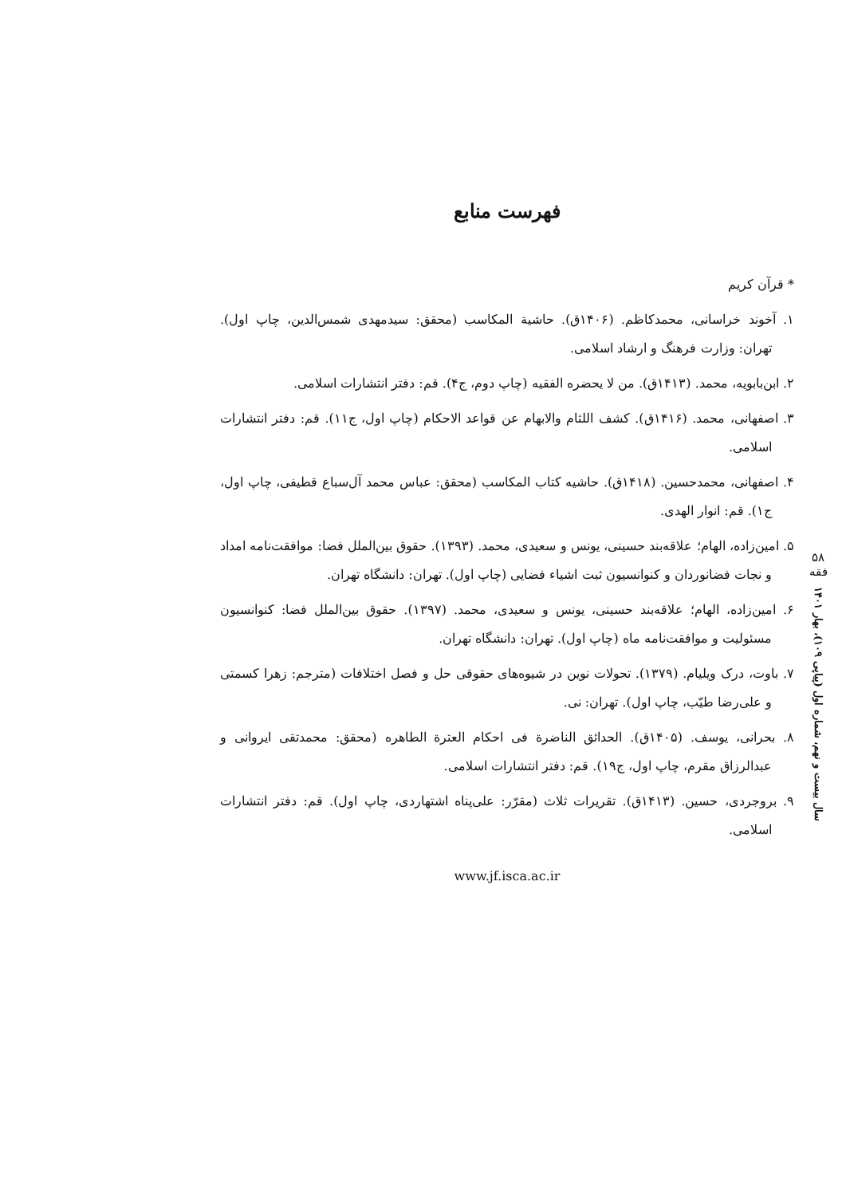۵۸
فقه
سال بیست و نهم، شماره اول (پیاپی ۱۰۹)، بهار ۱۴۰۱
فهرست منابع
* قرآن کریم
۱. آخوند خراسانی، محمدکاظم. (۱۴۰۶ق). حاشیة المکاسب (محقق: سیدمهدی شمس‌الدین، چاپ اول). تهران: وزارت فرهنگ و ارشاد اسلامی.
۲. ابن‌بابویه، محمد. (۱۴۱۳ق). من لا یحضره الفقیه (چاپ دوم، ج۴). قم: دفتر انتشارات اسلامی.
۳. اصفهانی، محمد. (۱۴۱۶ق). کشف اللثام والابهام عن قواعد الاحکام (چاپ اول، ج۱۱). قم: دفتر انتشارات اسلامی.
۴. اصفهانی، محمدحسین. (۱۴۱۸ق). حاشیه کتاب المکاسب (محقق: عباس محمد آل‌سباع قطیفی، چاپ اول، ج۱). قم: انوار الهدی.
۵. امین‌زاده، الهام؛ علاقه‌بند حسینی، یونس و سعیدی، محمد. (۱۳۹۳). حقوق بین‌الملل فضا: موافقت‌نامه امداد و نجات فضانوردان و کنوانسیون ثبت اشیاء فضایی (چاپ اول). تهران: دانشگاه تهران.
۶. امین‌زاده، الهام؛ علاقه‌بند حسینی، یونس و سعیدی، محمد. (۱۳۹۷). حقوق بین‌الملل فضا: کنوانسیون مسئولیت و موافقت‌نامه ماه (چاپ اول). تهران: دانشگاه تهران.
۷. باوت، درک ویلیام. (۱۳۷۹). تحولات نوین در شیوه‌های حقوقی حل و فصل اختلافات (مترجم: زهرا کسمتی و علی‌رضا طیّب، چاپ اول). تهران: نی.
۸. بحرانی، یوسف. (۱۴۰۵ق). الحدائق الناضرة فی احکام العترة الطاهره (محقق: محمدتقی ایروانی و عبدالرزاق مقرم، چاپ اول، ج۱۹). قم: دفتر انتشارات اسلامی.
۹. بروجردی، حسین. (۱۴۱۳ق). تقریرات ثلاث (مقرّر: علی‌پناه اشتهاردی، چاپ اول). قم: دفتر انتشارات اسلامی.
www.jf.isca.ac.ir